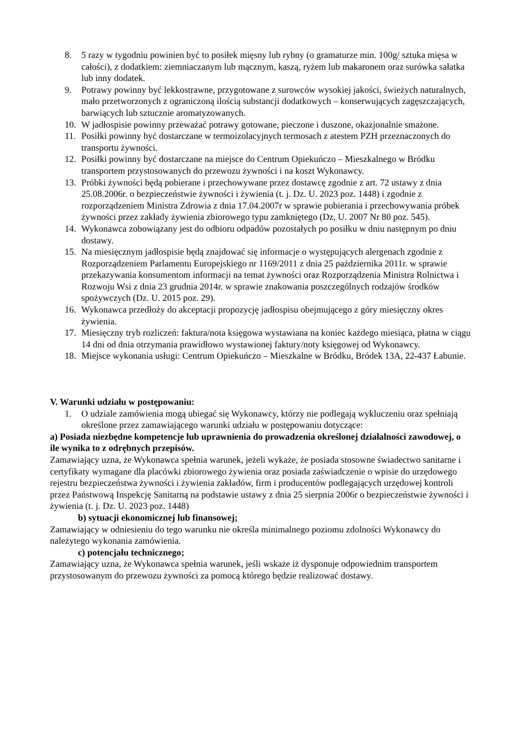8. 5 razy w tygodniu powinien być to posiłek mięsny lub rybny (o gramaturze min. 100g/ sztuka mięsa w całości), z dodatkiem: ziemniaczanym lub mącznym, kaszą, ryżem lub makaronem oraz surówka sałatka lub inny dodatek.
9. Potrawy powinny być lekkostrawne, przygotowane z surowców wysokiej jakości, świeżych naturalnych, mało przetworzonych z ograniczoną ilością substancji dodatkowych – konserwujących zagęszczających, barwiących lub sztucznie aromatyzowanych.
10. W jadłospisie powinny przeważać potrawy gotowane, pieczone i duszone, okazjonalnie smażone.
11. Posiłki powinny być dostarczane w termoizolacyjnych termosach z atestem PZH przeznaczonych do transportu żywności.
12. Posiłki powinny być dostarczane na miejsce do Centrum Opiekuńczo – Mieszkalnego w Bródku transportem przystosowanych do przewozu żywności i na koszt Wykonawcy.
13. Próbki żywności będą pobierane i przechowywane przez dostawcę zgodnie z art. 72 ustawy z dnia 25.08.2006r. o bezpieczeństwie żywności i żywienia (t. j. Dz. U. 2023 poz. 1448) i zgodnie z rozporządzeniem Ministra Zdrowia z dnia 17.04.2007r w sprawie pobierania i przechowywania próbek żywności przez zakłady żywienia zbiorowego typu zamkniętego (Dz, U. 2007 Nr 80 poz. 545).
14. Wykonawca zobowiązany jest do odbioru odpadów pozostałych po posiłku w dniu następnym po dniu dostawy.
15. Na miesięcznym jadłospisie będą znajdować się informacje o występujących alergenach zgodnie z Rozporządzeniem Parlamentu Europejskiego nr 1169/2011 z dnia 25 października 2011r. w sprawie przekazywania konsumentom informacji na temat żywności oraz Rozporządzenia Ministra Rolnictwa i Rozwoju Wsi z dnia 23 grudnia 2014r. w sprawie znakowania poszczególnych rodzajów środków spożywczych (Dz. U. 2015 poz. 29).
16. Wykonawca przedłoży do akceptacji propozycję jadłospisu obejmującego z góry miesięczny okres żywienia.
17. Miesięczny tryb rozliczeń: faktura/nota księgowa wystawiana na koniec każdego miesiąca, płatna w ciągu 14 dni od dnia otrzymania prawidłowo wystawionej faktury/noty księgowej od Wykonawcy.
18. Miejsce wykonania usługi: Centrum Opiekuńczo – Mieszkalne w Bródku, Bródek 13A, 22-437 Łabunie.
V. Warunki udziału w postępowaniu:
1. O udziale zamówienia mogą ubiegać się Wykonawcy, którzy nie podlegają wykluczeniu oraz spełniają określone przez zamawiającego warunki udziału w postępowaniu dotyczące:
a) Posiada niezbędne kompetencje lub uprawnienia do prowadzenia określonej działalności zawodowej, o ile wynika to z odrębnych przepisów.
Zamawiający uzna, że Wykonawca spełnia warunek, jeżeli wykaże, że posiada stosowne świadectwo sanitarne i certyfikaty wymagane dla placówki zbiorowego żywienia oraz posiada zaświadczenie o wpisie do urzędowego rejestru bezpieczeństwa żywności i żywienia zakładów, firm i producentów podlegających urzędowej kontroli przez Państwową Inspekcję Sanitarną na podstawie ustawy z dnia 25 sierpnia 2006r o bezpieczeństwie żywności i żywienia (t. j. Dz. U. 2023 poz. 1448)
b) sytuacji ekonomicznej lub finansowej;
Zamawiający w odniesieniu do tego warunku nie określa minimalnego poziomu zdolności Wykonawcy do należytego wykonania zamówienia.
c) potencjału technicznego;
Zamawiający uzna, że Wykonawca spełnia warunek, jeśli wskaże iż dysponuje odpowiednim transportem przystosowanym do przewozu żywności za pomocą którego będzie realizować dostawy.